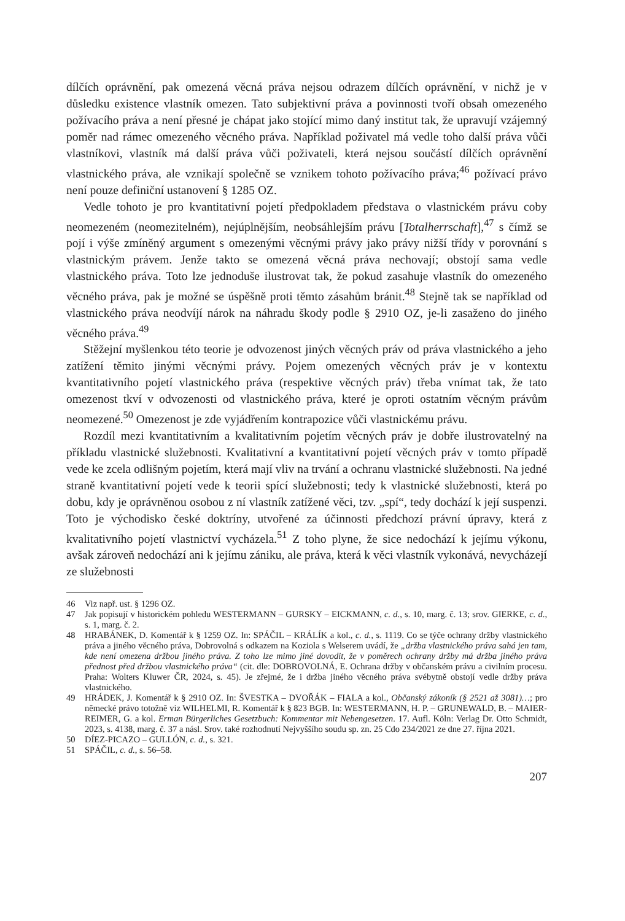dílčích oprávnění, pak omezená věcná práva nejsou odrazem dílčích oprávnění, v nichž je v důsledku existence vlastník omezen. Tato subjektivní práva a povinnosti tvoří obsah omezeného požívacího práva a není přesné je chápat jako stojící mimo daný institut tak, že upravují vzájemný poměr nad rámec omezeného věcného práva. Například poživatel má vedle toho další práva vůči vlastníkovi, vlastník má další práva vůči poživateli, která nejsou součástí dílčích oprávnění vlastnického práva, ale vznikají společně se vznikem tohoto požívacího práva;<sup>46</sup> požívací právo není pouze definiční ustanovení § 1285 OZ.
Vedle tohoto je pro kvantitativní pojetí předpokladem představa o vlastnickém právu coby neomezeném (neomezitelném), nejúplnějším, neobsáhlejším právu [Totalherrschaft],<sup>47</sup> s čímž se pojí i výše zmíněný argument s omezenými věcnými právy jako právy nižší třídy v porovnání s vlastnickým právem. Jenže takto se omezená věcná práva nechovají; obstojí sama vedle vlastnického práva. Toto lze jednoduše ilustrovat tak, že pokud zasahuje vlastník do omezeného věcného práva, pak je možné se úspěšně proti těmto zásahům bránit.<sup>48</sup> Stejně tak se například od vlastnického práva neodvíjí nárok na náhradu škody podle § 2910 OZ, je-li zasaženo do jiného věcného práva.<sup>49</sup>
Stěžejní myšlenkou této teorie je odvozenost jiných věcných práv od práva vlastnického a jeho zatížení těmito jinými věcnými právy. Pojem omezených věcných práv je v kontextu kvantitativního pojetí vlastnického práva (respektive věcných práv) třeba vnímat tak, že tato omezenost tkví v odvozenosti od vlastnického práva, které je oproti ostatním věcným právům neomezené.<sup>50</sup> Omezenost je zde vyjádřením kontrapozice vůči vlastnickému právu.
Rozdíl mezi kvantitativním a kvalitativním pojetím věcných práv je dobře ilustrovatelný na příkladu vlastnické služebnosti. Kvalitativní a kvantitativní pojetí věcných práv v tomto případě vede ke zcela odlišným pojetím, která mají vliv na trvání a ochranu vlastnické služebnosti. Na jedné straně kvantitativní pojetí vede k teorii spící služebnosti; tedy k vlastnické služebnosti, která po dobu, kdy je oprávněnou osobou z ní vlastník zatížené věci, tzv. „spí“, tedy dochází k její suspenzi. Toto je východisko české doktríny, utvořené za účinnosti předchozí právní úpravy, která z kvalitativního pojetí vlastnictví vycházela.<sup>51</sup> Z toho plyne, že sice nedochází k jejímu výkonu, avšak zároveň nedochází ani k jejímu zániku, ale práva, která k věci vlastník vykonává, nevycházejí ze služebnosti
46 Viz např. ust. § 1296 OZ.
47 Jak popisují v historickém pohledu WESTERMANN – GURSKY – EICKMANN, c. d., s. 10, marg. č. 13; srov. GIERKE, c. d., s. 1, marg. č. 2.
48 HRABÁNEK, D. Komentář k § 1259 OZ. In: SPÁČIL – KRÁLÍK a kol., c. d., s. 1119. Co se týče ochrany držby vlastnického práva a jiného věcného práva, Dobrovolná s odkazem na Koziola s Welserem uvádí, že „držba vlastnického práva sahá jen tam, kde není omezena držbou jiného práva. Z toho lze mimo jiné dovodit, že v poměrech ochrany držby má držba jiného práva přednost před držbou vlastnického práva“ (cit. dle: DOBROVOLNÁ, E. Ochrana držby v občanském právu a civilním procesu. Praha: Wolters Kluwer ČR, 2024, s. 45). Je zřejmé, že i držba jiného věcného práva svébytně obstojí vedle držby práva vlastnického.
49 HRÁDEK, J. Komentář k § 2910 OZ. In: ŠVESTKA – DVOŘÁK – FIALA a kol., Občanský zákoník (§ 2521 až 3081)…; pro německé právo totožně viz WILHELMI, R. Komentář k § 823 BGB. In: WESTERMANN, H. P. – GRUNEWALD, B. – MAIER-REIMER, G. a kol. Erman Bürgerliches Gesetzbuch: Kommentar mit Nebengesetzen. 17. Aufl. Köln: Verlag Dr. Otto Schmidt, 2023, s. 4138, marg. č. 37 a násl. Srov. také rozhodnutí Nejvyššího soudu sp. zn. 25 Cdo 234/2021 ze dne 27. října 2021.
50 DÍEZ-PICAZO – GULLÓN, c. d., s. 321.
51 SPÁČIL, c. d., s. 56–58.
207